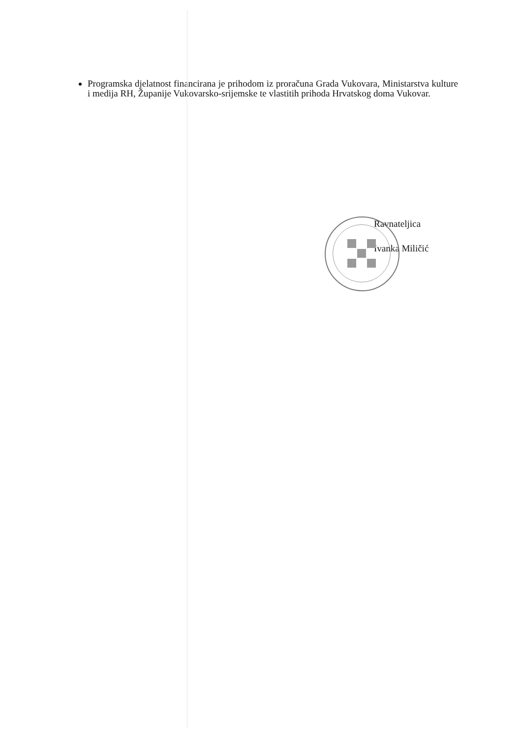Programska djelatnost financirana je prihodom iz proračuna Grada Vukovara, Ministarstva kulture i medija RH, Županije Vukovarsko-srijemske te vlastitih prihoda Hrvatskog doma Vukovar.
Ravnateljica
Ivanka Miličić